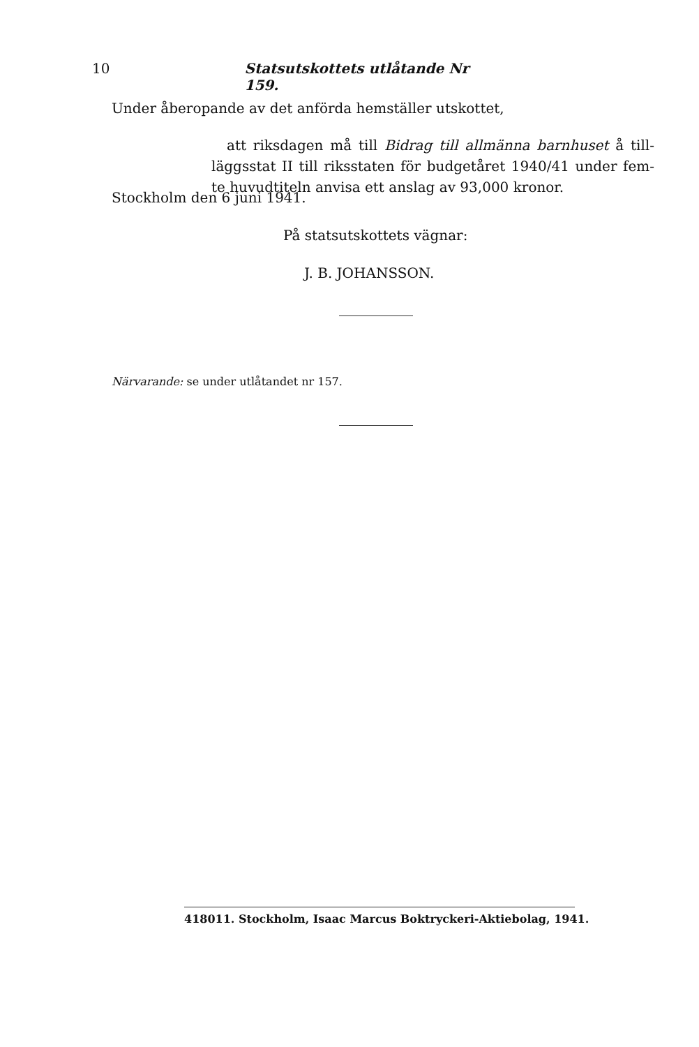10 Statsutskottets utlåtande Nr 159.
Under åberopande av det anförda hemställer utskottet,
att riksdagen må till Bidrag till allmänna barnhuset å till- läggsstat II till riksstaten för budgetåret 1940/41 under fem- te huvudtiteln anvisa ett anslag av 93,000 kronor.
Stockholm den 6 juni 1941.
På statsutskottets vägnar:
J. B. JOHANSSON.
Närvarande: se under utlåtandet nr 157.
418011. Stockholm, Isaac Marcus Boktryckeri-Aktiebolag, 1941.